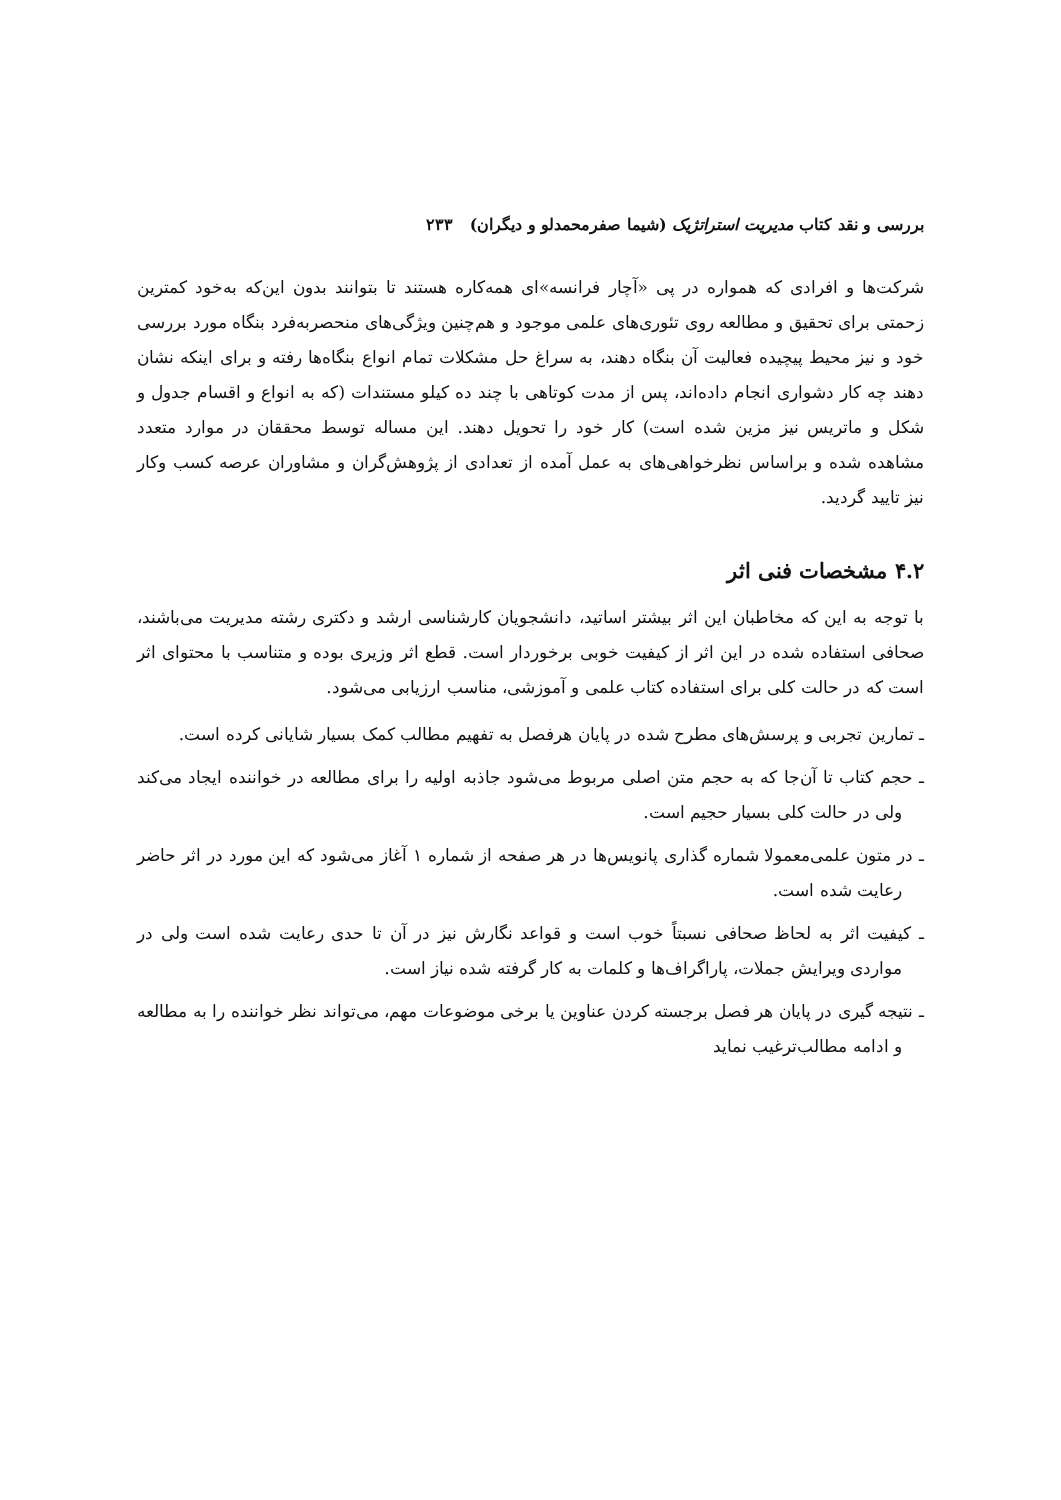بررسی و نقد کتاب مدیریت استراتژیک (شیما صفرمحمدلو و دیگران) ۲۳۳
شرکت‌ها و افرادی که همواره در پی «آچار فرانسه»ای همه‌کاره هستند تا بتوانند بدون این‌که به‌خود کمترین زحمتی برای تحقیق و مطالعه روی تئوری‌های علمی موجود و هم‌چنین ویژگی‌های منحصربه‌فرد بنگاه مورد بررسی خود و نیز محیط پیچیده فعالیت آن بنگاه دهند، به سراغ حل مشکلات تمام انواع بنگاه‌ها رفته و برای اینکه نشان دهند چه کار دشواری انجام داده‌اند، پس از مدت کوتاهی با چند ده کیلو مستندات (که به انواع و اقسام جدول و شکل و ماتریس نیز مزین شده است) کار خود را تحویل دهند. این مساله توسط محققان در موارد متعدد مشاهده شده و براساس نظرخواهی‌های به عمل آمده از تعدادی از پژوهش‌گران و مشاوران عرصه کسب وکار نیز تایید گردید.
۴.۲ مشخصات فنی اثر
با توجه به این که مخاطبان این اثر بیشتر اساتید، دانشجویان کارشناسی ارشد و دکتری رشته مدیریت می‌باشند، صحافی استفاده شده در این اثر از کیفیت خوبی برخوردار است. قطع اثر وزیری بوده و متناسب با محتوای اثر است که در حالت کلی برای استفاده کتاب علمی و آموزشی، مناسب ارزیابی می‌شود.
ـ تمارین تجربی و پرسش‌های مطرح شده در پایان هرفصل به تفهیم مطالب کمک بسیار شایانی کرده است.
ـ حجم کتاب تا آن‌جا که به حجم متن اصلی مربوط می‌شود جاذبه اولیه را برای مطالعه در خواننده ایجاد می‌کند ولی در حالت کلی بسیار حجیم است.
ـ در متون علمی‌معمولا شماره گذاری پانویس‌ها در هر صفحه از شماره ۱ آغاز می‌شود که این مورد در اثر حاضر رعایت شده است.
ـ کیفیت اثر به لحاظ صحافی نسبتاً خوب است و قواعد نگارش نیز در آن تا حدی رعایت شده است ولی در مواردی ویرایش جملات، پاراگراف‌ها و کلمات به کار گرفته شده نیاز است.
ـ نتیجه گیری در پایان هر فصل برجسته کردن عناوین یا برخی موضوعات مهم، می‌تواند نظر خواننده را به مطالعه و ادامه مطالب‌ترغیب نماید